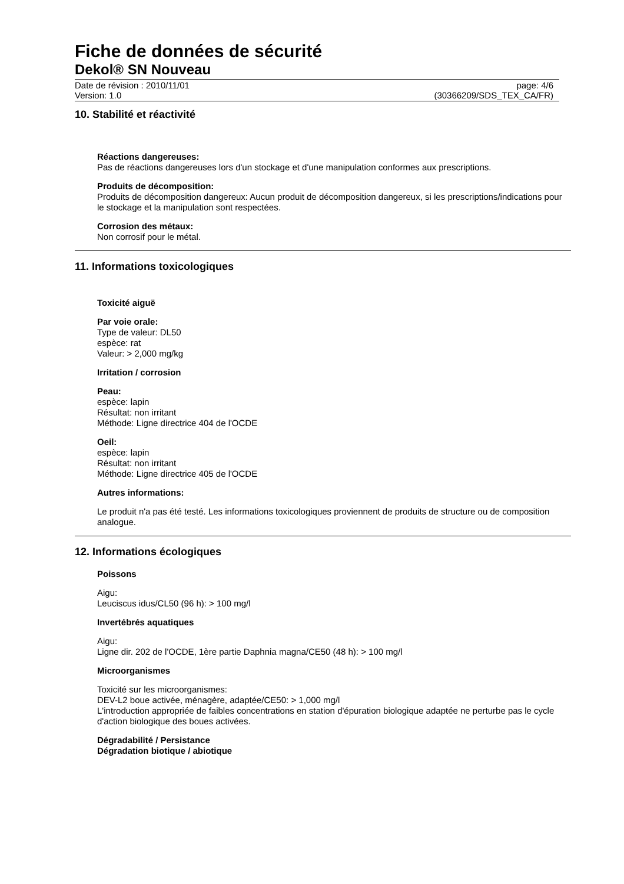Fiche de données de sécurité
Dekol® SN Nouveau
Date de révision : 2010/11/01
Version: 1.0
page: 4/6
(30366209/SDS_TEX_CA/FR)
10. Stabilité et réactivité
Réactions dangereuses:
Pas de réactions dangereuses lors d'un stockage et d'une manipulation conformes aux prescriptions.
Produits de décomposition:
Produits de décomposition dangereux: Aucun produit de décomposition dangereux, si les prescriptions/indications pour le stockage et la manipulation sont respectées.
Corrosion des métaux:
Non corrosif pour le métal.
11. Informations toxicologiques
Toxicité aiguë
Par voie orale:
Type de valeur: DL50
espèce: rat
Valeur: > 2,000 mg/kg
Irritation / corrosion
Peau:
espèce: lapin
Résultat: non irritant
Méthode: Ligne directrice 404 de l'OCDE
Oeil:
espèce: lapin
Résultat: non irritant
Méthode: Ligne directrice 405 de l'OCDE
Autres informations:
Le produit n'a pas été testé. Les informations toxicologiques proviennent de produits de structure ou de composition analogue.
12. Informations écologiques
Poissons
Aigu:
Leuciscus idus/CL50 (96 h): > 100 mg/l
Invertébrés aquatiques
Aigu:
Ligne dir. 202 de l'OCDE, 1ère partie Daphnia magna/CE50 (48 h): > 100 mg/l
Microorganismes
Toxicité sur les microorganismes:
DEV-L2 boue activée, ménagère, adaptée/CE50: > 1,000 mg/l
L'introduction appropriée de faibles concentrations en station d'épuration biologique adaptée ne perturbe pas le cycle d'action biologique des boues activées.
Dégradabilité / Persistance
Dégradation biotique / abiotique